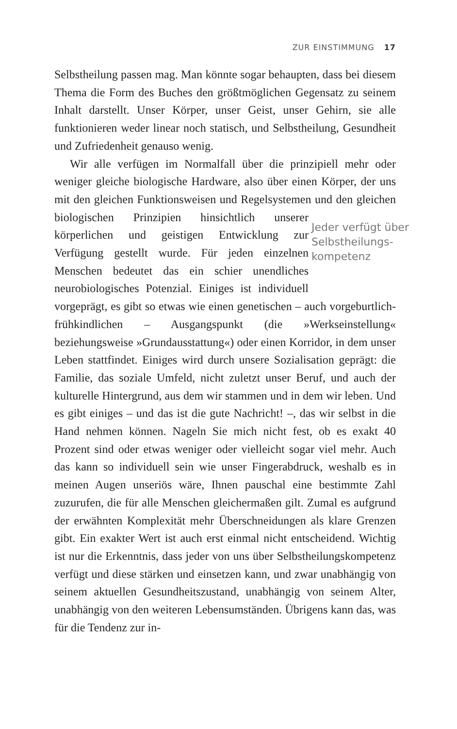ZUR EINSTIMMUNG 17
Selbstheilung passen mag. Man könnte sogar behaupten, dass bei diesem Thema die Form des Buches den größtmöglichen Gegensatz zu seinem Inhalt darstellt. Unser Körper, unser Geist, unser Gehirn, sie alle funktionieren weder linear noch statisch, und Selbstheilung, Gesundheit und Zufriedenheit genauso wenig.
Wir alle verfügen im Normalfall über die prinzipiell mehr oder weniger gleiche biologische Hardware, also über einen Körper, der uns mit den gleichen Funktionsweisen und Regelsystemen und den Jeder verfügt über Selbstheilungs­kompetenz gleichen biologischen Prinzipien hinsichtlich unserer körperlichen und geistigen Entwicklung zur Verfügung gestellt wurde. Für jeden einzelnen Menschen bedeutet das ein schier unendliches neurobiologisches Potenzial. Einiges ist individuell vorgeprägt, es gibt so etwas wie einen genetischen – auch vorgeburtlich-frühkindlichen – Ausgangspunkt (die »Werkseinstellung« beziehungsweise »Grundausstattung«) oder einen Korridor, in dem unser Leben stattfindet. Einiges wird durch unsere Sozialisation geprägt: die Familie, das soziale Umfeld, nicht zuletzt unser Beruf, und auch der kulturelle Hintergrund, aus dem wir stammen und in dem wir leben. Und es gibt einiges – und das ist die gute Nachricht! –, das wir selbst in die Hand nehmen können. Nageln Sie mich nicht fest, ob es exakt 40 Prozent sind oder etwas weniger oder vielleicht sogar viel mehr. Auch das kann so individuell sein wie unser Fingerabdruck, weshalb es in meinen Augen unseriös wäre, Ihnen pauschal eine bestimmte Zahl zuzurufen, die für alle Menschen gleichermaßen gilt. Zumal es aufgrund der erwähnten Komplexität mehr Überschneidungen als klare Grenzen gibt. Ein exakter Wert ist auch erst einmal nicht entscheidend. Wichtig ist nur die Erkenntnis, dass jeder von uns über Selbstheilungskompetenz verfügt und diese stärken und einsetzen kann, und zwar unabhängig von seinem aktuellen Gesundheitszustand, unabhängig von seinem Alter, unabhängig von den weiteren Lebensumständen. Übrigens kann das, was für die Tendenz zur in-